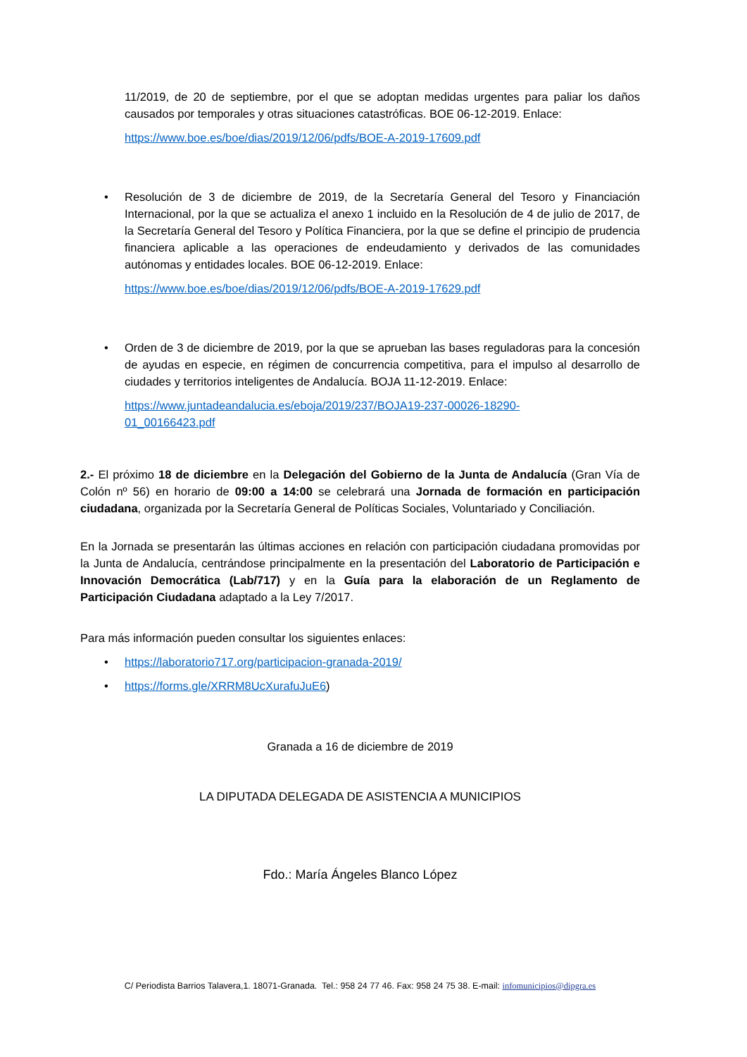11/2019, de 20 de septiembre, por el que se adoptan medidas urgentes para paliar los daños causados por temporales y otras situaciones catastróficas. BOE 06-12-2019. Enlace:
https://www.boe.es/boe/dias/2019/12/06/pdfs/BOE-A-2019-17609.pdf
• Resolución de 3 de diciembre de 2019, de la Secretaría General del Tesoro y Financiación Internacional, por la que se actualiza el anexo 1 incluido en la Resolución de 4 de julio de 2017, de la Secretaría General del Tesoro y Política Financiera, por la que se define el principio de prudencia financiera aplicable a las operaciones de endeudamiento y derivados de las comunidades autónomas y entidades locales. BOE 06-12-2019. Enlace:
https://www.boe.es/boe/dias/2019/12/06/pdfs/BOE-A-2019-17629.pdf
• Orden de 3 de diciembre de 2019, por la que se aprueban las bases reguladoras para la concesión de ayudas en especie, en régimen de concurrencia competitiva, para el impulso al desarrollo de ciudades y territorios inteligentes de Andalucía. BOJA 11-12-2019. Enlace:
https://www.juntadeandalucia.es/eboja/2019/237/BOJA19-237-00026-18290-
01_00166423.pdf
2.- El próximo 18 de diciembre en la Delegación del Gobierno de la Junta de Andalucía (Gran Vía de Colón nº 56) en horario de 09:00 a 14:00 se celebrará una Jornada de formación en participación ciudadana, organizada por la Secretaría General de Políticas Sociales, Voluntariado y Conciliación.
En la Jornada se presentarán las últimas acciones en relación con participación ciudadana promovidas por la Junta de Andalucía, centrándose principalmente en la presentación del Laboratorio de Participación e Innovación Democrática (Lab/717) y en la Guía para la elaboración de un Reglamento de Participación Ciudadana adaptado a la Ley 7/2017.
Para más información pueden consultar los siguientes enlaces:
• https://laboratorio717.org/participacion-granada-2019/
• https://forms.gle/XRRM8UcXurafuJuE6)
Granada a 16 de diciembre de 2019
LA DIPUTADA DELEGADA DE ASISTENCIA A MUNICIPIOS
Fdo.: María Ángeles Blanco López
C/ Periodista Barrios Talavera,1. 18071-Granada. Tel.: 958 24 77 46. Fax: 958 24 75 38. E-mail: infomunicipios@dipgra.es